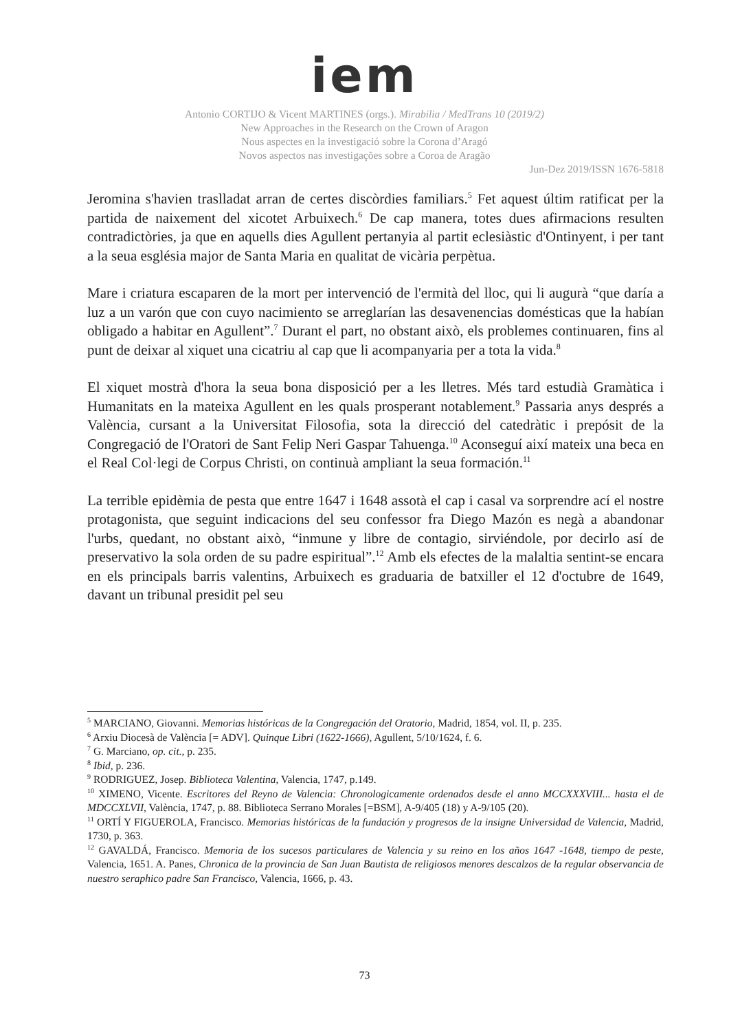iem
Antonio CORTIJO & Vicent MARTINES (orgs.). Mirabilia / MedTrans 10 (2019/2)
New Approaches in the Research on the Crown of Aragon
Nous aspectes en la investigació sobre la Corona d’Aragó
Novos aspectos nas investigações sobre a Coroa de Aragão
Jun-Dez 2019/ISSN 1676-5818
Jeromina s'havien traslladat arran de certes discòrdies familiars.<sup>5</sup> Fet aquest últim ratificat per la partida de naixement del xicotet Arbuixech.<sup>6</sup> De cap manera, totes dues afirmacions resulten contradictòries, ja que en aquells dies Agullent pertanyia al partit eclesiàstic d'Ontinyent, i per tant a la seua església major de Santa Maria en qualitat de vicària perpètua.
Mare i criatura escaparen de la mort per intervenció de l'ermità del lloc, qui li augurà “que daría a luz a un varón que con cuyo nacimiento se arreglarían las desavenencias domésticas que la habían obligado a habitar en Agullent”.<sup>7</sup> Durant el part, no obstant això, els problemes continuaren, fins al punt de deixar al xiquet una cicatriu al cap que li acompanyaria per a tota la vida.<sup>8</sup>
El xiquet mostrà d'hora la seua bona disposició per a les lletres. Més tard estudià Gramàtica i Humanitats en la mateixa Agullent en les quals prosperant notablement.<sup>9</sup> Passaria anys després a València, cursant a la Universitat Filosofia, sota la direcció del catedràtic i prepósit de la Congregació de l'Oratori de Sant Felip Neri Gaspar Tahuenga.<sup>10</sup> Aconseguí així mateix una beca en el Real Col·legi de Corpus Christi, on continuà ampliant la seua formación.<sup>11</sup>
La terrible epidèmia de pesta que entre 1647 i 1648 assotà el cap i casal va sorprendre ací el nostre protagonista, que seguint indicacions del seu confessor fra Diego Mazón es negà a abandonar l'urbs, quedant, no obstant això, “inmune y libre de contagio, sirviéndole, por decirlo así de preservativo la sola orden de su padre espiritual”.<sup>12</sup> Amb els efectes de la malaltia sentint-se encara en els principals barris valentins, Arbuixech es graduaria de batxiller el 12 d'octubre de 1649, davant un tribunal presidit pel seu
<sup>5</sup> MARCIANO, Giovanni. Memorias históricas de la Congregación del Oratorio, Madrid, 1854, vol. II, p. 235.
<sup>6</sup> Arxiu Diocesà de València [= ADV]. Quinque Libri (1622-1666), Agullent, 5/10/1624, f. 6.
<sup>7</sup> G. Marciano, op. cit., p. 235.
<sup>8</sup> Ibid, p. 236.
<sup>9</sup> RODRIGUEZ, Josep. Biblioteca Valentina, Valencia, 1747, p.149.
<sup>10</sup> XIMENO, Vicente. Escritores del Reyno de Valencia: Chronologicamente ordenados desde el anno MCCXXXVIII... hasta el de MDCCXLVII, València, 1747, p. 88. Biblioteca Serrano Morales [=BSM], A-9/405 (18) y A-9/105 (20).
<sup>11</sup> ORTÍ Y FIGUEROLA, Francisco. Memorias históricas de la fundación y progresos de la insigne Universidad de Valencia, Madrid, 1730, p. 363.
<sup>12</sup> GAVALDÁ, Francisco. Memoria de los sucesos particulares de Valencia y su reino en los años 1647 -1648, tiempo de peste, Valencia, 1651. A. Panes, Chronica de la provincia de San Juan Bautista de religiosos menores descalzos de la regular observancia de nuestro seraphico padre San Francisco, Valencia, 1666, p. 43.
73